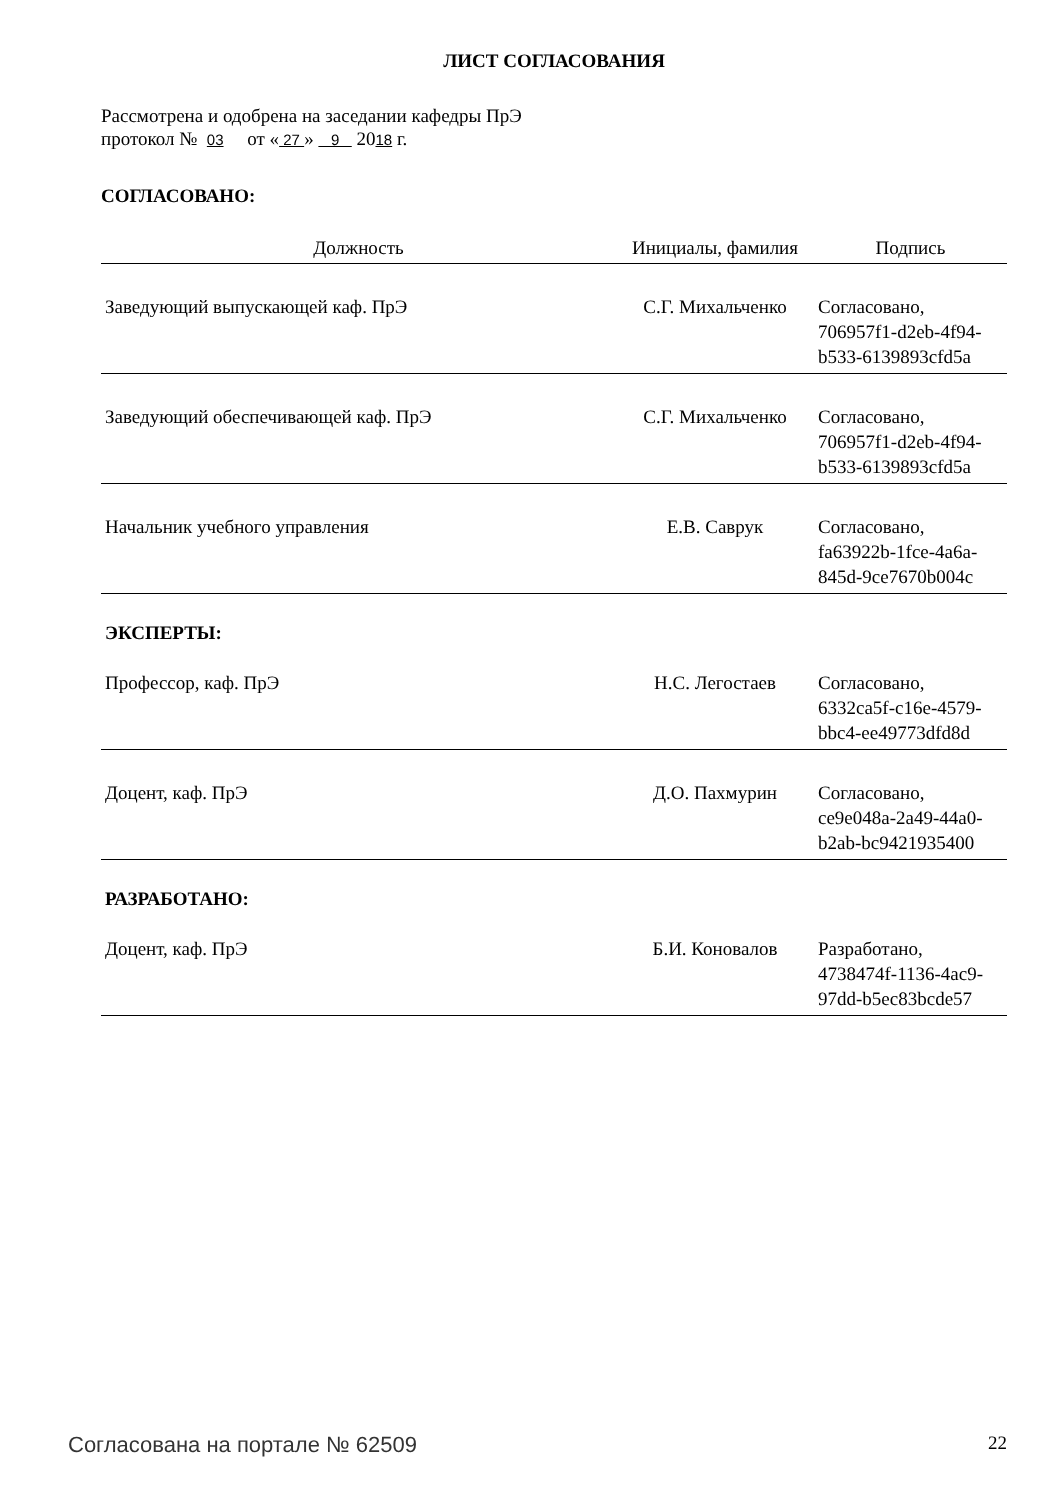ЛИСТ СОГЛАСОВАНИЯ
Рассмотрена и одобрена на заседании кафедры ПрЭ
протокол № 03 от « 27 » 9 2018 г.
СОГЛАСОВАНО:
| Должность | Инициалы, фамилия | Подпись |
| --- | --- | --- |
| Заведующий выпускающей каф. ПрЭ | С.Г. Михальченко | Согласовано, 706957f1-d2eb-4f94-b533-6139893cfd5a |
| Заведующий обеспечивающей каф. ПрЭ | С.Г. Михальченко | Согласовано, 706957f1-d2eb-4f94-b533-6139893cfd5a |
| Начальник учебного управления | Е.В. Саврук | Согласовано, fa63922b-1fce-4a6a-845d-9ce7670b004c |
ЭКСПЕРТЫ:
| Профессор, каф. ПрЭ | Н.С. Легостаев | Согласовано, 6332ca5f-c16e-4579-bbc4-ee49773dfd8d |
| Доцент, каф. ПрЭ | Д.О. Пахмурин | Согласовано, ce9e048a-2a49-44a0-b2ab-bc9421935400 |
РАЗРАБОТАНО:
| Доцент, каф. ПрЭ | Б.И. Коновалов | Разработано, 4738474f-1136-4ac9-97dd-b5ec83bcde57 |
Согласована на портале № 62509 22